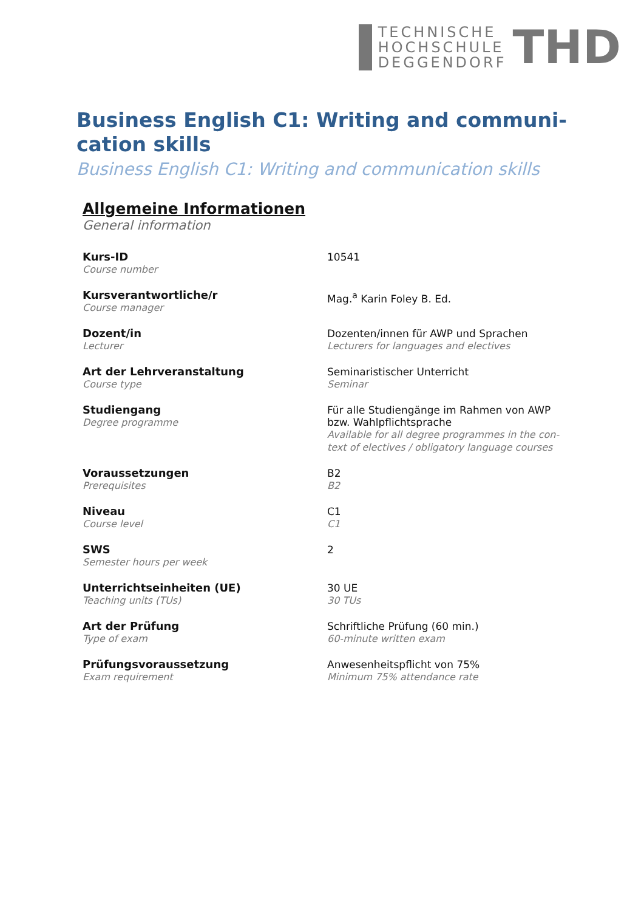TECHNISCHE
HOCHSCHULE
DEGGENDORF
THD
Business English C1: Writing and communi-cation skills
Business English C1: Writing and communication skills
Allgemeine Informationen
General information
| Kurs-ID Course number | 10541 |
| Kursverantwortliche/r Course manager | Mag.<sup>a</sup> Karin Foley B. Ed. |
| Dozent/in Lecturer | Dozenten/innen für AWP und Sprachen Lecturers for languages and electives |
| Art der Lehrveranstaltung Course type | Seminaristischer Unterricht Seminar |
| Studiengang Degree programme | Für alle Studiengänge im Rahmen von AWP bzw. Wahlpflichtsprache Available for all degree programmes in the con- text of electives / obligatory language courses |
| Voraussetzungen Prerequisites | B2 B2 |
| Niveau Course level | C1 C1 |
| SWS Semester hours per week | 2 |
| Unterrichtseinheiten (UE) Teaching units (TUs) | 30 UE 30 TUs |
| Art der Prüfung Type of exam | Schriftliche Prüfung (60 min.) 60-minute written exam |
| Prüfungsvoraussetzung Exam requirement | Anwesenheitspflicht von 75% Minimum 75% attendance rate |